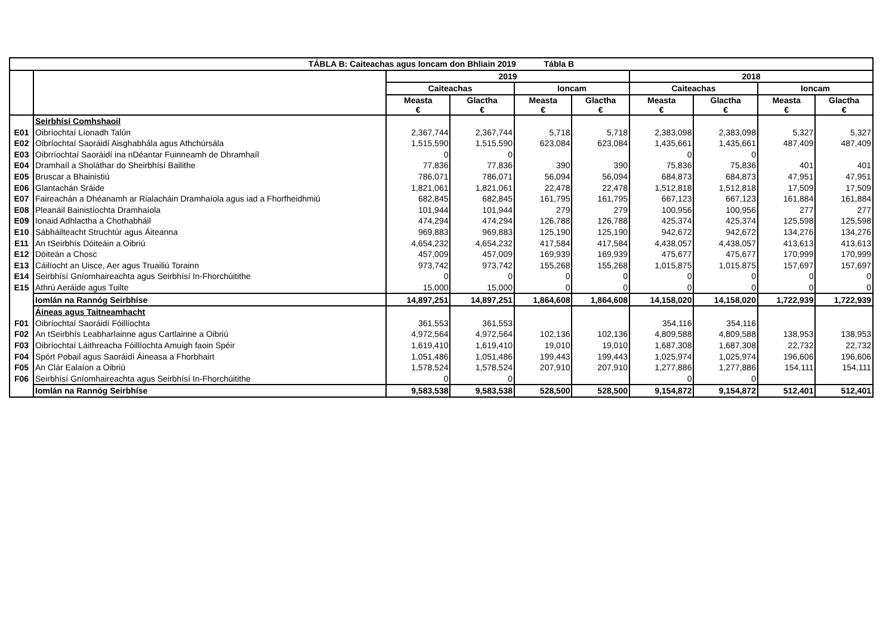| TÁBLA B: Caiteachas agus Ioncam don Bhliain 2019 Tábla B | | | | | | | | | |
| --- | --- | --- | --- | --- | --- | --- | --- | --- | --- |
| | | 2019 | | | | 2018 | | | |
| | | Caiteachas | | Ioncam | | Caiteachas | | Ioncam | |
| | | Measta € | Glactha € | Measta € | Glactha € | Measta € | Glactha € | Measta € | Glactha € |
| | Seirbhísí Comhshaoil | | | | | | | | |
| E01 | Oibríochtaí Líonadh Talún | 2,367,744 | 2,367,744 | 5,718 | 5,718 | 2,383,098 | 2,383,098 | 5,327 | 5,327 |
| E02 | Oibríochtaí Saoráidí Aisghabhála agus Athchúrsála | 1,515,590 | 1,515,590 | 623,084 | 623,084 | 1,435,661 | 1,435,661 | 487,409 | 487,409 |
| E03 | Oibrríochtaí Saoráidí ina nDéantar Fuinneamh de Dhramhaíl | 0 | 0 | | | 0 | 0 | | |
| E04 | Dramhaíl a Sholáthar do Sheirbhísí Bailithe | 77,836 | 77,836 | 390 | 390 | 75,836 | 75,836 | 401 | 401 |
| E05 | Bruscar a Bhainistiú | 786,071 | 786,071 | 56,094 | 56,094 | 684,873 | 684,873 | 47,951 | 47,951 |
| E06 | Glantachán Sráide | 1,821,061 | 1,821,061 | 22,478 | 22,478 | 1,512,818 | 1,512,818 | 17,509 | 17,509 |
| E07 | Faireachán a Dhéanamh ar Rialacháin Dramhaíola agus iad a Fhorfheidhmiú | 682,845 | 682,845 | 161,795 | 161,795 | 667,123 | 667,123 | 161,884 | 161,884 |
| E08 | Pleanáil Bainistíochta Dramhaíola | 101,944 | 101,944 | 279 | 279 | 100,956 | 100,956 | 277 | 277 |
| E09 | Ionaid Adhlactha a Chothabháil | 474,294 | 474,294 | 126,788 | 126,788 | 425,374 | 425,374 | 125,598 | 125,598 |
| E10 | Sábháilteacht Struchtúr agus Áiteanna | 969,883 | 969,883 | 125,190 | 125,190 | 942,672 | 942,672 | 134,276 | 134,276 |
| E11 | An tSeirbhís Dóiteáin a Oibriú | 4,654,232 | 4,654,232 | 417,584 | 417,584 | 4,438,057 | 4,438,057 | 413,613 | 413,613 |
| E12 | Dóiteán a Chosc | 457,009 | 457,009 | 169,939 | 169,939 | 475,677 | 475,677 | 170,999 | 170,999 |
| E13 | Cáilíocht an Uisce, Aer agus Truailiú Torainn | 973,742 | 973,742 | 155,268 | 155,268 | 1,015,875 | 1,015,875 | 157,697 | 157,697 |
| E14 | Seirbhísí Gníomhaireachta agus Seirbhísí In-Fhorchúitithe | 0 | 0 | 0 | 0 | 0 | 0 | 0 | 0 |
| E15 | Athrú Aeráide agus Tuilte | 15,000 | 15,000 | 0 | 0 | 0 | 0 | 0 | 0 |
| | Iomlán na Rannóg Seirbhíse | 14,897,251 | 14,897,251 | 1,864,608 | 1,864,608 | 14,158,020 | 14,158,020 | 1,722,939 | 1,722,939 |
| | Áineas agus Taitneamhacht | | | | | | | | |
| F01 | Oibríochtaí Saoráidí Fóillíochta | 361,553 | 361,553 | | | 354,116 | 354,116 | | |
| F02 | An tSeirbhís Leabharlainne agus Cartlainne a Oibriú | 4,972,564 | 4,972,564 | 102,136 | 102,136 | 4,809,588 | 4,809,588 | 138,953 | 138,953 |
| F03 | Oibríochtaí Láithreacha Fóillíochta Amuigh faoin Spéir | 1,619,410 | 1,619,410 | 19,010 | 19,010 | 1,687,308 | 1,687,308 | 22,732 | 22,732 |
| F04 | Spórt Pobail agus Saoráidí Áineasa a Fhorbhairt | 1,051,486 | 1,051,486 | 199,443 | 199,443 | 1,025,974 | 1,025,974 | 196,606 | 196,606 |
| F05 | An Clár Ealaíon a Oibriú | 1,578,524 | 1,578,524 | 207,910 | 207,910 | 1,277,886 | 1,277,886 | 154,111 | 154,111 |
| F06 | Seirbhísí Gníomhaireachta agus Seirbhísí In-Fhorchúitithe | 0 | 0 | | | 0 | 0 | | |
| | Iomlán na Rannóg Seirbhíse | 9,583,538 | 9,583,538 | 528,500 | 528,500 | 9,154,872 | 9,154,872 | 512,401 | 512,401 |